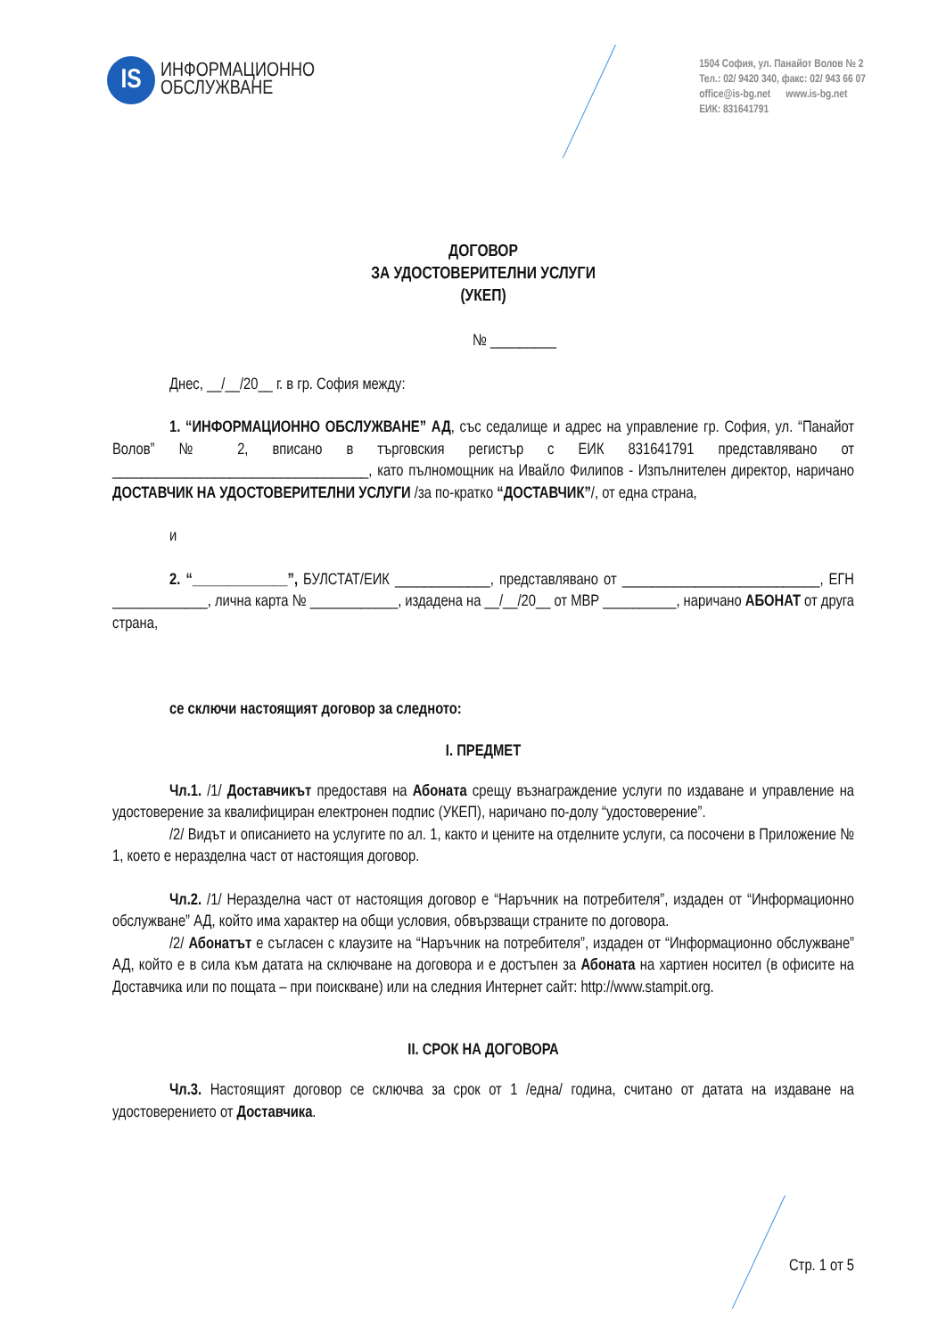IS
ИНФОРМАЦИОННО
ОБСЛУЖВАНЕ
1504 София, ул. Панайот Волов № 2
Тел.: 02/ 9420 340, факс: 02/ 943 66 07
office@is-bg.net www.is-bg.net
ЕИК: 831641791
ДОГОВОР
ЗА УДОСТОВЕРИТЕЛНИ УСЛУГИ
(УКЕП)
№ _________
Днес, __/__/20__ г. в гр. София между:
1. “ИНФОРМАЦИОННО ОБСЛУЖВАНЕ” АД, със седалище и адрес на управление гр. София, ул. “Панайот Волов” № 2, вписано в търговския регистър с ЕИК 831641791 представлявано от ___________________________________, като пълномощник на Ивайло Филипов - Изпълнителен директор, наричано ДОСТАВЧИК НА УДОСТОВЕРИТЕЛНИ УСЛУГИ /за по-кратко “ДОСТАВЧИК”/, от една страна,
и
2. “_____________”, БУЛСТАТ/ЕИК _____________, представлявано от ___________________________, ЕГН _____________, лична карта № ____________, издадена на __/__/20__ от МВР __________, наричано АБОНАТ от друга страна,
се сключи настоящият договор за следното:
I. ПРЕДМЕТ
Чл.1. /1/ Доставчикът предоставя на Абоната срещу възнаграждение услуги по издаване и управление на удостоверение за квалифициран електронен подпис (УКЕП), наричано по-долу “удостоверение”.
/2/ Видът и описанието на услугите по ал. 1, както и цените на отделните услуги, са посочени в Приложение № 1, което е неразделна част от настоящия договор.
Чл.2. /1/ Неразделна част от настоящия договор е “Наръчник на потребителя”, издаден от “Информационно обслужване” АД, който има характер на общи условия, обвързващи страните по договора.
/2/ Абонатът е съгласен с клаузите на “Наръчник на потребителя”, издаден от “Информационно обслужване” АД, който е в сила към датата на сключване на договора и е достъпен за Абоната на хартиен носител (в офисите на Доставчика или по пощата – при поискване) или на следния Интернет сайт: http://www.stampit.org.
II. СРОК НА ДОГОВОРА
Чл.3. Настоящият договор се сключва за срок от 1 /една/ година, считано от датата на издаване на удостоверението от Доставчика.
Стр. 1 от 5